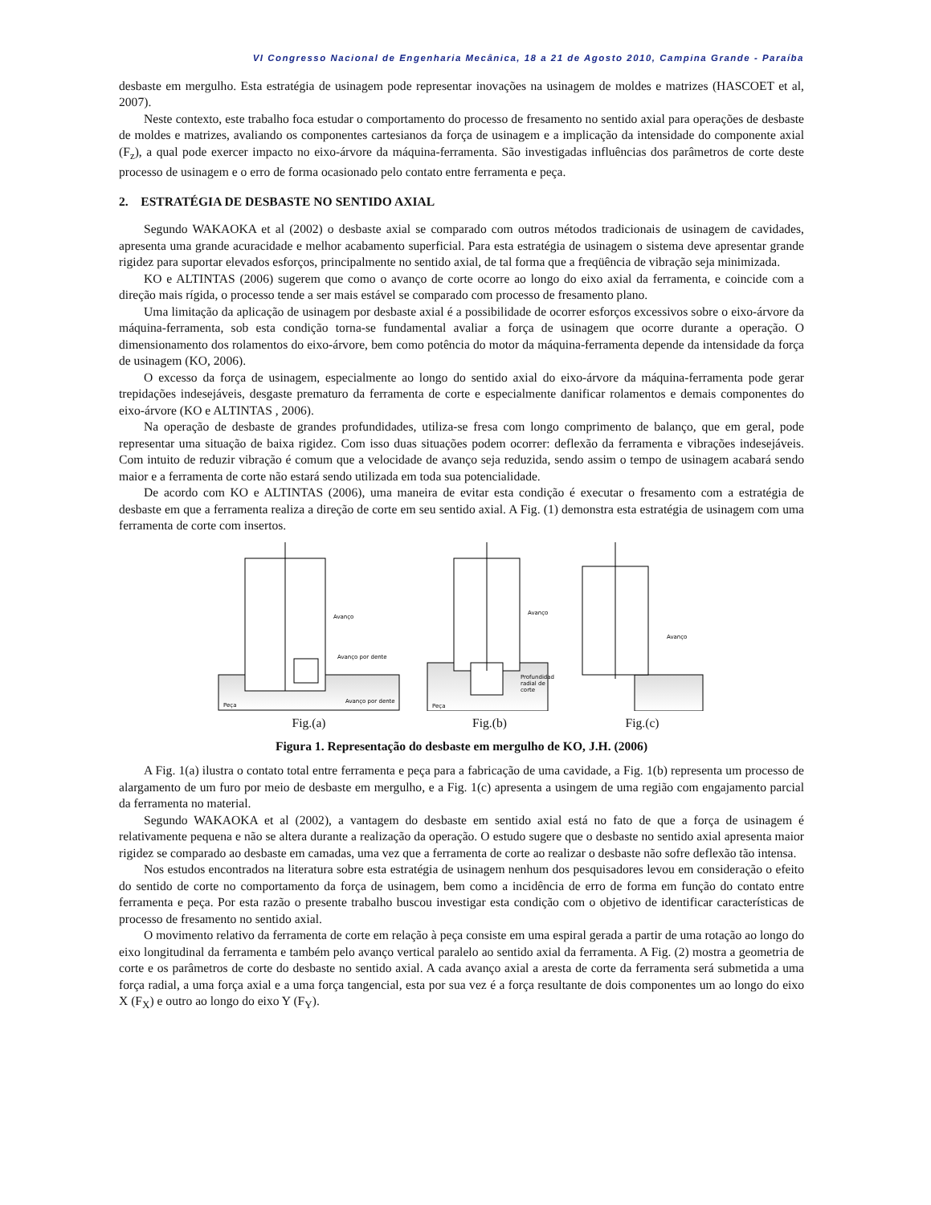VI Congresso Nacional de Engenharia Mecânica, 18 a 21 de Agosto 2010, Campina Grande - Paraíba
desbaste em mergulho. Esta estratégia de usinagem pode representar inovações na usinagem de moldes e matrizes (HASCOET et al, 2007).
Neste contexto, este trabalho foca estudar o comportamento do processo de fresamento no sentido axial para operações de desbaste de moldes e matrizes, avaliando os componentes cartesianos da força de usinagem e a implicação da intensidade do componente axial (F<sub>z</sub>), a qual pode exercer impacto no eixo-árvore da máquina-ferramenta. São investigadas influências dos parâmetros de corte deste processo de usinagem e o erro de forma ocasionado pelo contato entre ferramenta e peça.
2. ESTRATÉGIA DE DESBASTE NO SENTIDO AXIAL
Segundo WAKAOKA et al (2002) o desbaste axial se comparado com outros métodos tradicionais de usinagem de cavidades, apresenta uma grande acuracidade e melhor acabamento superficial. Para esta estratégia de usinagem o sistema deve apresentar grande rigidez para suportar elevados esforços, principalmente no sentido axial, de tal forma que a freqüência de vibração seja minimizada.
KO e ALTINTAS (2006) sugerem que como o avanço de corte ocorre ao longo do eixo axial da ferramenta, e coincide com a direção mais rígida, o processo tende a ser mais estável se comparado com processo de fresamento plano.
Uma limitação da aplicação de usinagem por desbaste axial é a possibilidade de ocorrer esforços excessivos sobre o eixo-árvore da máquina-ferramenta, sob esta condição torna-se fundamental avaliar a força de usinagem que ocorre durante a operação. O dimensionamento dos rolamentos do eixo-árvore, bem como potência do motor da máquina-ferramenta depende da intensidade da força de usinagem (KO, 2006).
O excesso da força de usinagem, especialmente ao longo do sentido axial do eixo-árvore da máquina-ferramenta pode gerar trepidações indesejáveis, desgaste prematuro da ferramenta de corte e especialmente danificar rolamentos e demais componentes do eixo-árvore (KO e ALTINTAS , 2006).
Na operação de desbaste de grandes profundidades, utiliza-se fresa com longo comprimento de balanço, que em geral, pode representar uma situação de baixa rigidez. Com isso duas situações podem ocorrer: deflexão da ferramenta e vibrações indesejáveis. Com intuito de reduzir vibração é comum que a velocidade de avanço seja reduzida, sendo assim o tempo de usinagem acabará sendo maior e a ferramenta de corte não estará sendo utilizada em toda sua potencialidade.
De acordo com KO e ALTINTAS (2006), uma maneira de evitar esta condição é executar o fresamento com a estratégia de desbaste em que a ferramenta realiza a direção de corte em seu sentido axial. A Fig. (1) demonstra esta estratégia de usinagem com uma ferramenta de corte com insertos.
Avanço
Avanço por dente
Avanço por dente
Peça
Fig.(a)
Avanço
Profundidade
radial de
corte
Peça
Fig.(b)
Avanço
Fig.(c)
Figura 1. Representação do desbaste em mergulho de KO, J.H. (2006)
A Fig. 1(a) ilustra o contato total entre ferramenta e peça para a fabricação de uma cavidade, a Fig. 1(b) representa um processo de alargamento de um furo por meio de desbaste em mergulho, e a Fig. 1(c) apresenta a usingem de uma região com engajamento parcial da ferramenta no material.
Segundo WAKAOKA et al (2002), a vantagem do desbaste em sentido axial está no fato de que a força de usinagem é relativamente pequena e não se altera durante a realização da operação. O estudo sugere que o desbaste no sentido axial apresenta maior rigidez se comparado ao desbaste em camadas, uma vez que a ferramenta de corte ao realizar o desbaste não sofre deflexão tão intensa.
Nos estudos encontrados na literatura sobre esta estratégia de usinagem nenhum dos pesquisadores levou em consideração o efeito do sentido de corte no comportamento da força de usinagem, bem como a incidência de erro de forma em função do contato entre ferramenta e peça. Por esta razão o presente trabalho buscou investigar esta condição com o objetivo de identificar características de processo de fresamento no sentido axial.
O movimento relativo da ferramenta de corte em relação à peça consiste em uma espiral gerada a partir de uma rotação ao longo do eixo longitudinal da ferramenta e também pelo avanço vertical paralelo ao sentido axial da ferramenta. A Fig. (2) mostra a geometria de corte e os parâmetros de corte do desbaste no sentido axial. A cada avanço axial a aresta de corte da ferramenta será submetida a uma força radial, a uma força axial e a uma força tangencial, esta por sua vez é a força resultante de dois componentes um ao longo do eixo X (F<sub>X</sub>) e outro ao longo do eixo Y (F<sub>Y</sub>).